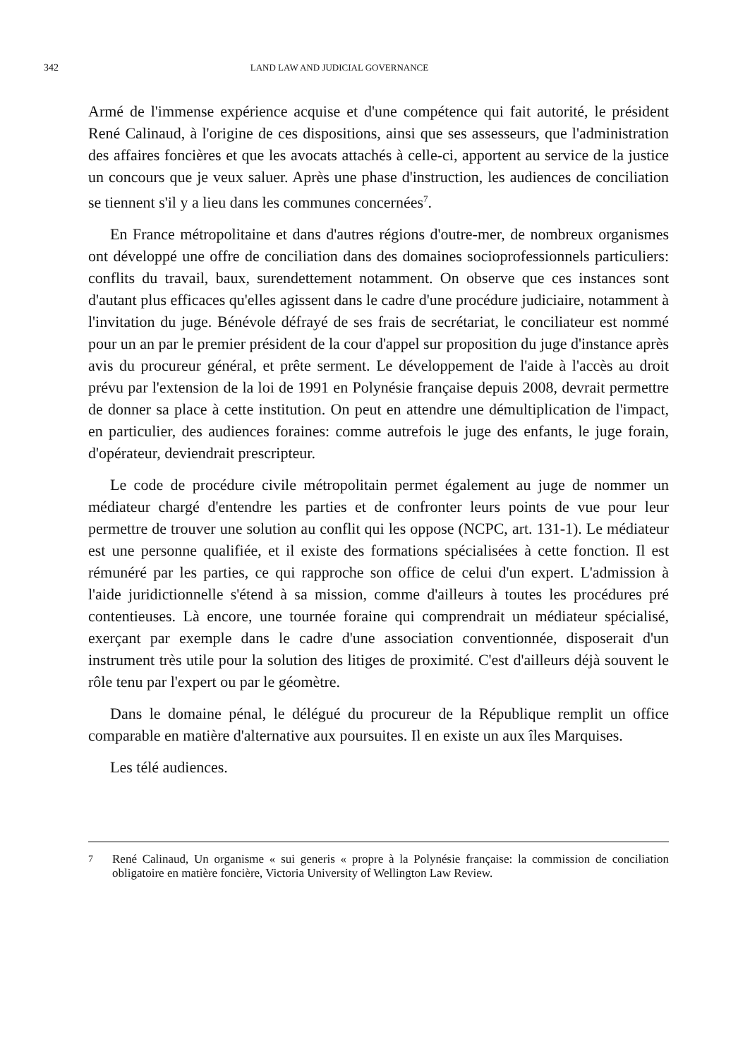342 LAND LAW AND JUDICIAL GOVERNANCE
Armé de l'immense expérience acquise et d'une compétence qui fait autorité, le président René Calinaud, à l'origine de ces dispositions, ainsi que ses assesseurs, que l'administration des affaires foncières et que les avocats attachés à celle-ci, apportent au service de la justice un concours que je veux saluer. Après une phase d'instruction, les audiences de conciliation se tiennent s'il y a lieu dans les communes concernées<sup>7</sup>.
En France métropolitaine et dans d'autres régions d'outre-mer, de nombreux organismes ont développé une offre de conciliation dans des domaines socioprofessionnels particuliers: conflits du travail, baux, surendettement notamment. On observe que ces instances sont d'autant plus efficaces qu'elles agissent dans le cadre d'une procédure judiciaire, notamment à l'invitation du juge. Bénévole défrayé de ses frais de secrétariat, le conciliateur est nommé pour un an par le premier président de la cour d'appel sur proposition du juge d'instance après avis du procureur général, et prête serment. Le développement de l'aide à l'accès au droit prévu par l'extension de la loi de 1991 en Polynésie française depuis 2008, devrait permettre de donner sa place à cette institution. On peut en attendre une démultiplication de l'impact, en particulier, des audiences foraines: comme autrefois le juge des enfants, le juge forain, d'opérateur, deviendrait prescripteur.
Le code de procédure civile métropolitain permet également au juge de nommer un médiateur chargé d'entendre les parties et de confronter leurs points de vue pour leur permettre de trouver une solution au conflit qui les oppose (NCPC, art. 131-1). Le médiateur est une personne qualifiée, et il existe des formations spécialisées à cette fonction. Il est rémunéré par les parties, ce qui rapproche son office de celui d'un expert. L'admission à l'aide juridictionnelle s'étend à sa mission, comme d'ailleurs à toutes les procédures pré contentieuses. Là encore, une tournée foraine qui comprendrait un médiateur spécialisé, exerçant par exemple dans le cadre d'une association conventionnée, disposerait d'un instrument très utile pour la solution des litiges de proximité. C'est d'ailleurs déjà souvent le rôle tenu par l'expert ou par le géomètre.
Dans le domaine pénal, le délégué du procureur de la République remplit un office comparable en matière d'alternative aux poursuites. Il en existe un aux îles Marquises.
Les télé audiences.
7 René Calinaud, Un organisme « sui generis « propre à la Polynésie française: la commission de conciliation obligatoire en matière foncière, Victoria University of Wellington Law Review.